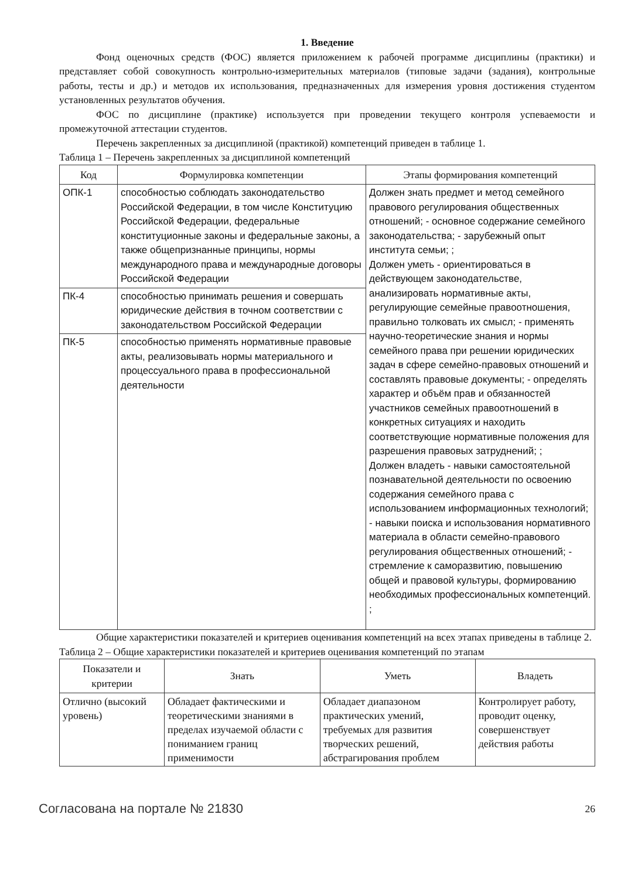1. Введение
Фонд оценочных средств (ФОС) является приложением к рабочей программе дисциплины (практики) и представляет собой совокупность контрольно-измерительных материалов (типовые задачи (задания), контрольные работы, тесты и др.) и методов их использования, предназначенных для измерения уровня достижения студентом установленных результатов обучения.
ФОС по дисциплине (практике) используется при проведении текущего контроля успеваемости и промежуточной аттестации студентов.
Перечень закрепленных за дисциплиной (практикой) компетенций приведен в таблице 1.
Таблица 1 – Перечень закрепленных за дисциплиной компетенций
| Код | Формулировка компетенции | Этапы формирования компетенций |
| --- | --- | --- |
| ОПК-1 | способностью соблюдать законодательство Российской Федерации, в том числе Конституцию Российской Федерации, федеральные конституционные законы и федеральные законы, а также общепризнанные принципы, нормы международного права и международные договоры Российской Федерации | Должен знать предмет и метод семейного правового регулирования общественных отношений; - основное содержание семейного законодательства; - зарубежный опыт института семьи; ; Должен уметь - ориентироваться в действующем законодательстве, анализировать нормативные акты, регулирующие семейные правоотношения, правильно толковать их смысл; - применять научно-теоретические знания и нормы семейного права при решении юридических задач в сфере семейно-правовых отношений и составлять правовые документы; - определять характер и объём прав и обязанностей участников семейных правоотношений в конкретных ситуациях и находить соответствующие нормативные положения для разрешения правовых затруднений; ; Должен владеть - навыки самостоятельной познавательной деятельности по освоению содержания семейного права с использованием информационных технологий; - навыки поиска и использования нормативного материала в области семейно-правового регулирования общественных отношений; - стремление к саморазвитию, повышению общей и правовой культуры, формированию необходимых профессиональных компетенций. ; |
| ПК-4 | способностью принимать решения и совершать юридические действия в точном соответствии с законодательством Российской Федерации | |
| ПК-5 | способностью применять нормативные правовые акты, реализовывать нормы материального и процессуального права в профессиональной деятельности | |
Общие характеристики показателей и критериев оценивания компетенций на всех этапах приведены в таблице 2.
Таблица 2 – Общие характеристики показателей и критериев оценивания компетенций по этапам
| Показатели и критерии | Знать | Уметь | Владеть |
| --- | --- | --- | --- |
| Отлично (высокий уровень) | Обладает фактическими и теоретическими знаниями в пределах изучаемой области с пониманием границ применимости | Обладает диапазоном практических умений, требуемых для развития творческих решений, абстрагирования проблем | Контролирует работу, проводит оценку, совершенствует действия работы |
Согласована на портале № 21830 26